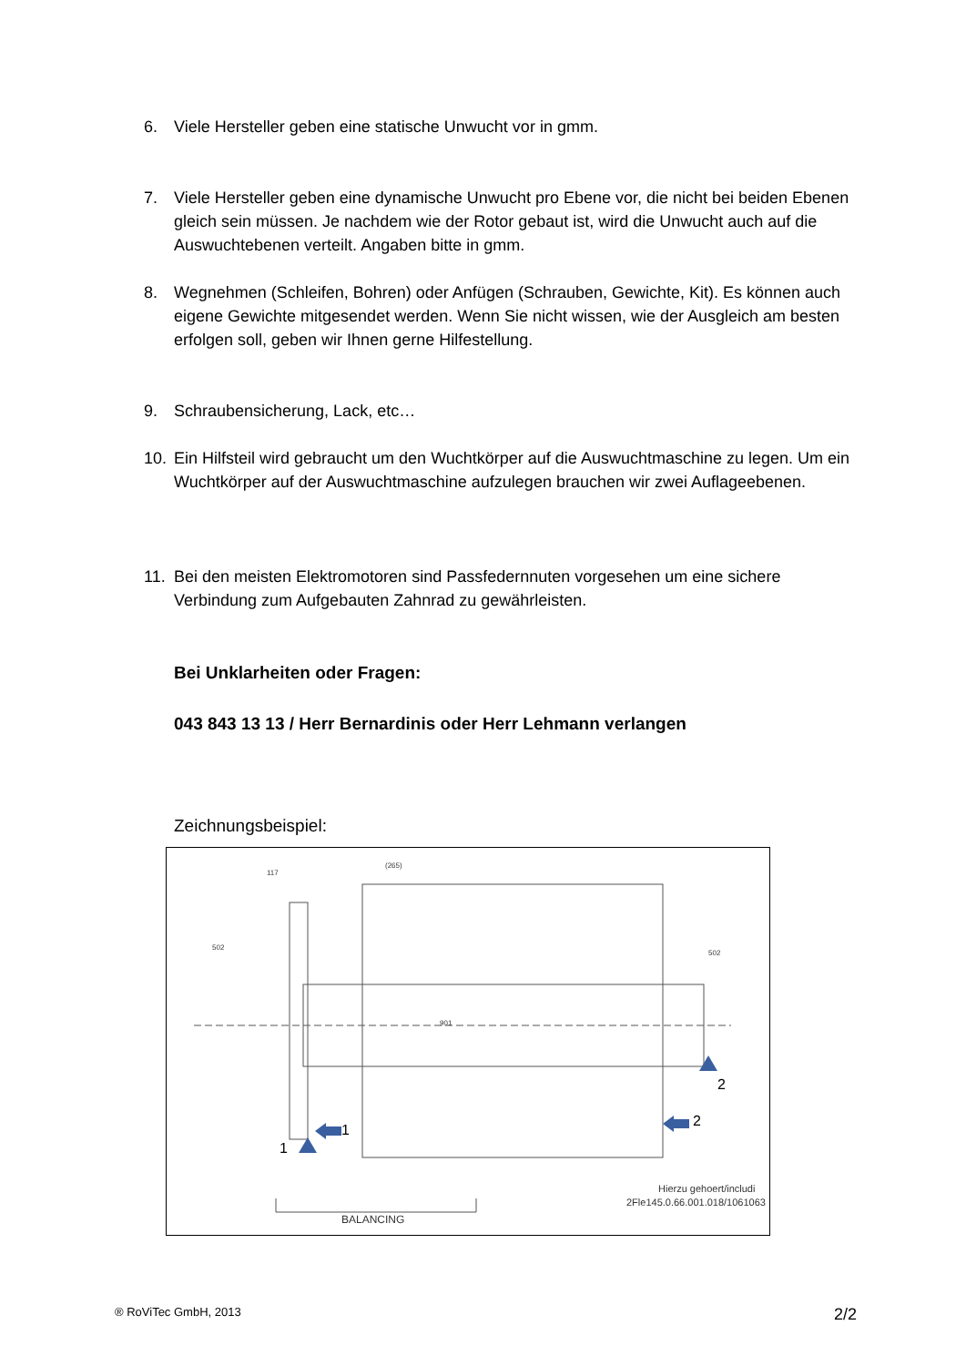6. Viele Hersteller geben eine statische Unwucht vor in gmm.
7. Viele Hersteller geben eine dynamische Unwucht pro Ebene vor, die nicht bei beiden Ebenen gleich sein müssen. Je nachdem wie der Rotor gebaut ist, wird die Unwucht auch auf die Auswuchtebenen verteilt. Angaben bitte in gmm.
8. Wegnehmen (Schleifen, Bohren) oder Anfügen (Schrauben, Gewichte, Kit). Es können auch eigene Gewichte mitgesendet werden. Wenn Sie nicht wissen, wie der Ausgleich am besten erfolgen soll, geben wir Ihnen gerne Hilfestellung.
9. Schraubensicherung, Lack, etc…
10. Ein Hilfsteil wird gebraucht um den Wuchtkörper auf die Auswuchtmaschine zu legen. Um ein Wuchtkörper auf der Auswuchtmaschine aufzulegen brauchen wir zwei Auflageebenen.
11. Bei den meisten Elektromotoren sind Passfedernnuten vorgesehen um eine sichere Verbindung zum Aufgebauten Zahnrad zu gewährleisten.
Bei Unklarheiten oder Fragen:
043 843 13 13 / Herr Bernardinis oder Herr Lehmann verlangen
Zeichnungsbeispiel:
1
1
2
2
502
901
502
(265)
117
Hierzu gehoert/includi
2Fle145.0.66.001.018/1061063
BALANCING
® RoViTec GmbH, 2013 2/2